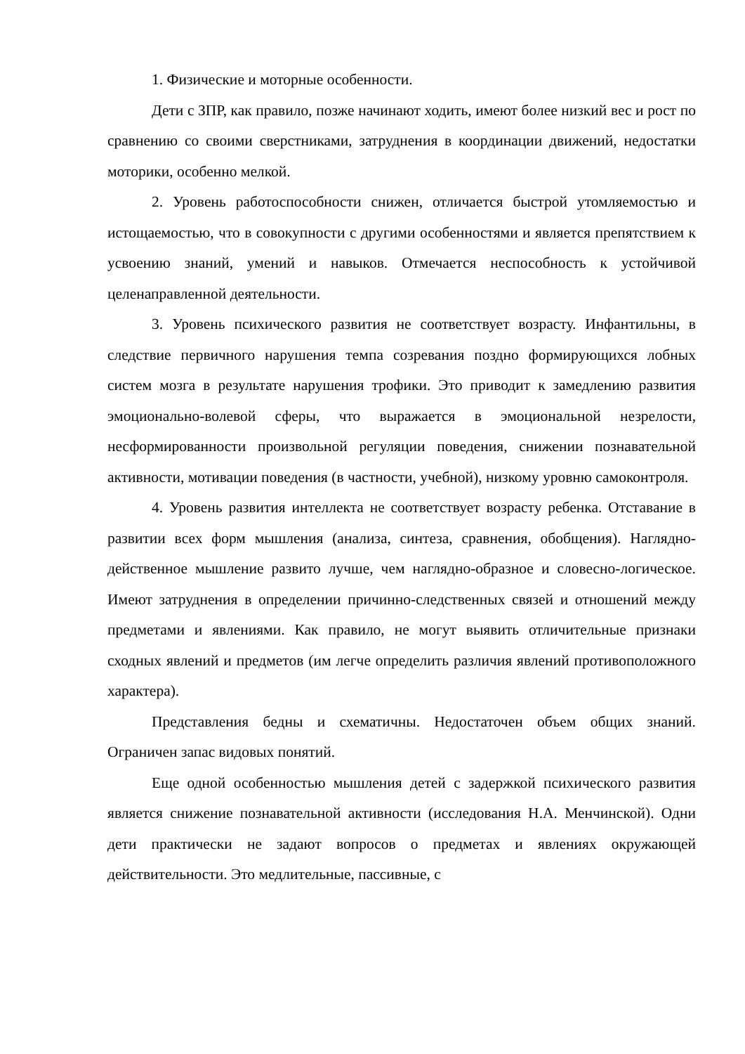1. Физические и моторные особенности.
Дети с ЗПР, как правило, позже начинают ходить, имеют более низкий вес и рост по сравнению со своими сверстниками, затруднения в координации движений, недостатки моторики, особенно мелкой.
2. Уровень работоспособности снижен, отличается быстрой утомляемостью и истощаемостью, что в совокупности с другими особенностями и является препятствием к усвоению знаний, умений и навыков. Отмечается неспособность к устойчивой целенаправленной деятельности.
3. Уровень психического развития не соответствует возрасту. Инфантильны, в следствие первичного нарушения темпа созревания поздно формирующихся лобных систем мозга в результате нарушения трофики. Это приводит к замедлению развития эмоционально-волевой сферы, что выражается в эмоциональной незрелости, несформированности произвольной регуляции поведения, снижении познавательной активности, мотивации поведения (в частности, учебной), низкому уровню самоконтроля.
4. Уровень развития интеллекта не соответствует возрасту ребенка. Отставание в развитии всех форм мышления (анализа, синтеза, сравнения, обобщения). Наглядно-действенное мышление развито лучше, чем наглядно-образное и словесно-логическое. Имеют затруднения в определении причинно-следственных связей и отношений между предметами и явлениями. Как правило, не могут выявить отличительные признаки сходных явлений и предметов (им легче определить различия явлений противоположного характера).
Представления бедны и схематичны. Недостаточен объем общих знаний. Ограничен запас видовых понятий.
Еще одной особенностью мышления детей с задержкой психического развития является снижение познавательной активности (исследования Н.А. Менчинской). Одни дети практически не задают вопросов о предметах и явлениях окружающей действительности. Это медлительные, пассивные, с